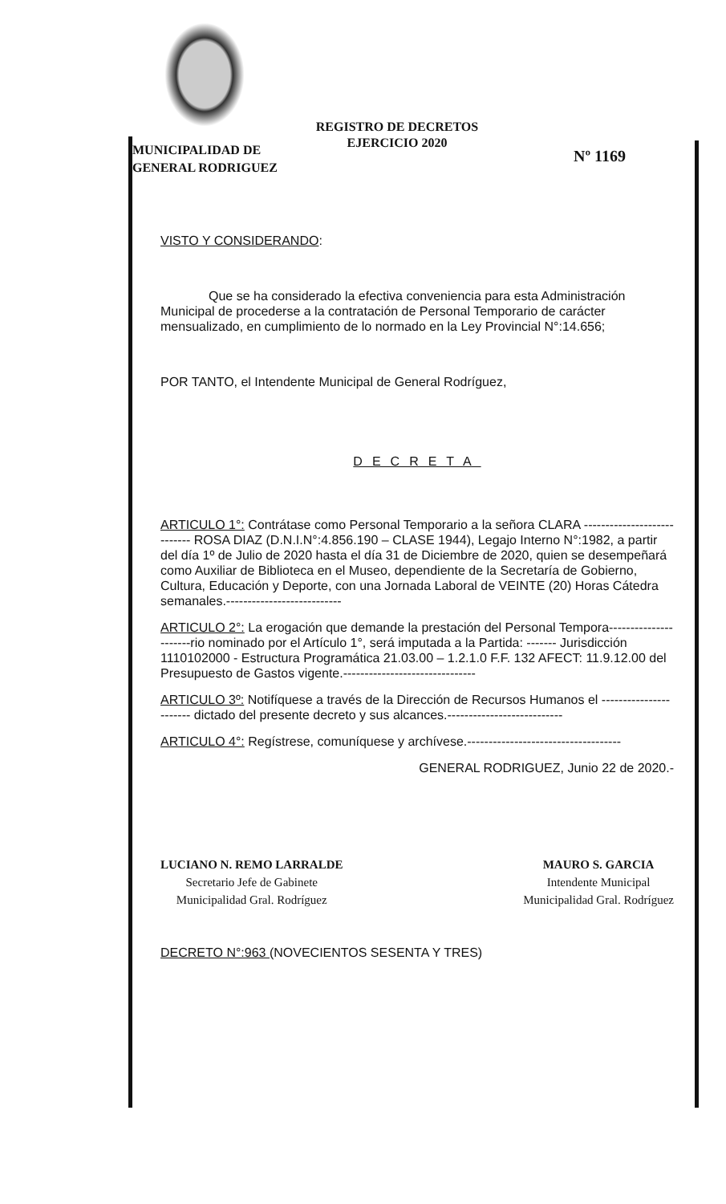MUNICIPALIDAD DE
GENERAL RODRIGUEZ
REGISTRO DE DECRETOS
EJERCICIO 2020
Nº 1169
VISTO Y CONSIDERANDO:
Que se ha considerado la efectiva conveniencia para esta Administración Municipal de procederse a la contratación de Personal Temporario de carácter mensualizado, en cumplimiento de lo normado en la Ley Provincial N°:14.656;
POR TANTO, el Intendente Municipal de General Rodríguez,
DECRETA
ARTICULO 1°: Contrátase como Personal Temporario a la señora CLARA ---------------------------- ROSA DIAZ (D.N.I.N°:4.856.190 – CLASE 1944), Legajo Interno N°:1982, a partir del día 1º de Julio de 2020 hasta el día 31 de Diciembre de 2020, quien se desempeñará como Auxiliar de Biblioteca en el Museo, dependiente de la Secretaría de Gobierno, Cultura, Educación y Deporte, con una Jornada Laboral de VEINTE (20) Horas Cátedra semanales.---------------------------
ARTICULO 2°: La erogación que demande la prestación del Personal Tempora----------------------rio nominado por el Artículo 1°, será imputada a la Partida: ------- Jurisdicción 1110102000 - Estructura Programática 21.03.00 – 1.2.1.0 F.F. 132 AFECT: 11.9.12.00 del Presupuesto de Gastos vigente.-------------------------------
ARTICULO 3º: Notifíquese a través de la Dirección de Recursos Humanos el ----------------------- dictado del presente decreto y sus alcances.---------------------------
ARTICULO 4°: Regístrese, comuníquese y archívese.------------------------------------
GENERAL RODRIGUEZ, Junio 22 de 2020.-
LUCIANO N. REMO LARRALDE
Secretario Jefe de Gabinete
Municipalidad Gral. Rodríguez
MAURO S. GARCIA
Intendente Municipal
Municipalidad Gral. Rodríguez
DECRETO N°:963 (NOVECIENTOS SESENTA Y TRES)